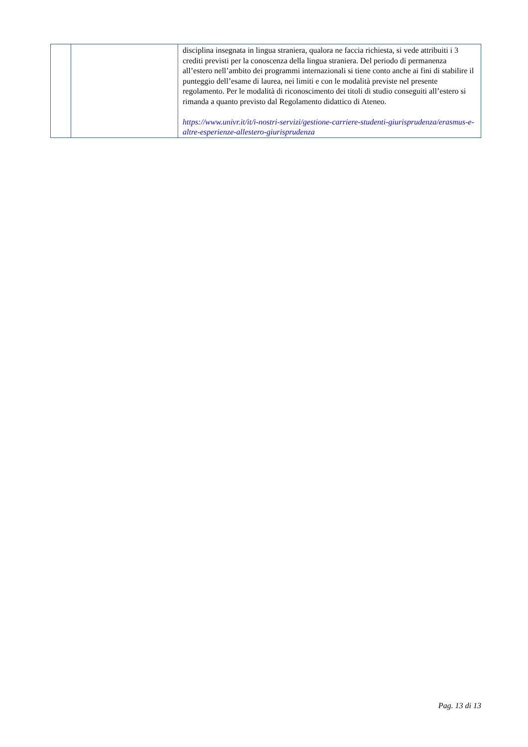| | | disciplina insegnata in lingua straniera, qualora ne faccia richiesta, si vede attribuiti i 3 crediti previsti per la conoscenza della lingua straniera. Del periodo di permanenza all’estero nell’ambito dei programmi internazionali si tiene conto anche ai fini di stabilire il punteggio dell’esame di laurea, nei limiti e con le modalità previste nel presente regolamento. Per le modalità di riconoscimento dei titoli di studio conseguiti all’estero si rimanda a quanto previsto dal Regolamento didattico di Ateneo. https://www.univr.it/it/i-nostri-servizi/gestione-carriere-studenti-giurisprudenza/erasmus-e-altre-esperienze-allestero-giurisprudenza |
Pag. 13 di 13